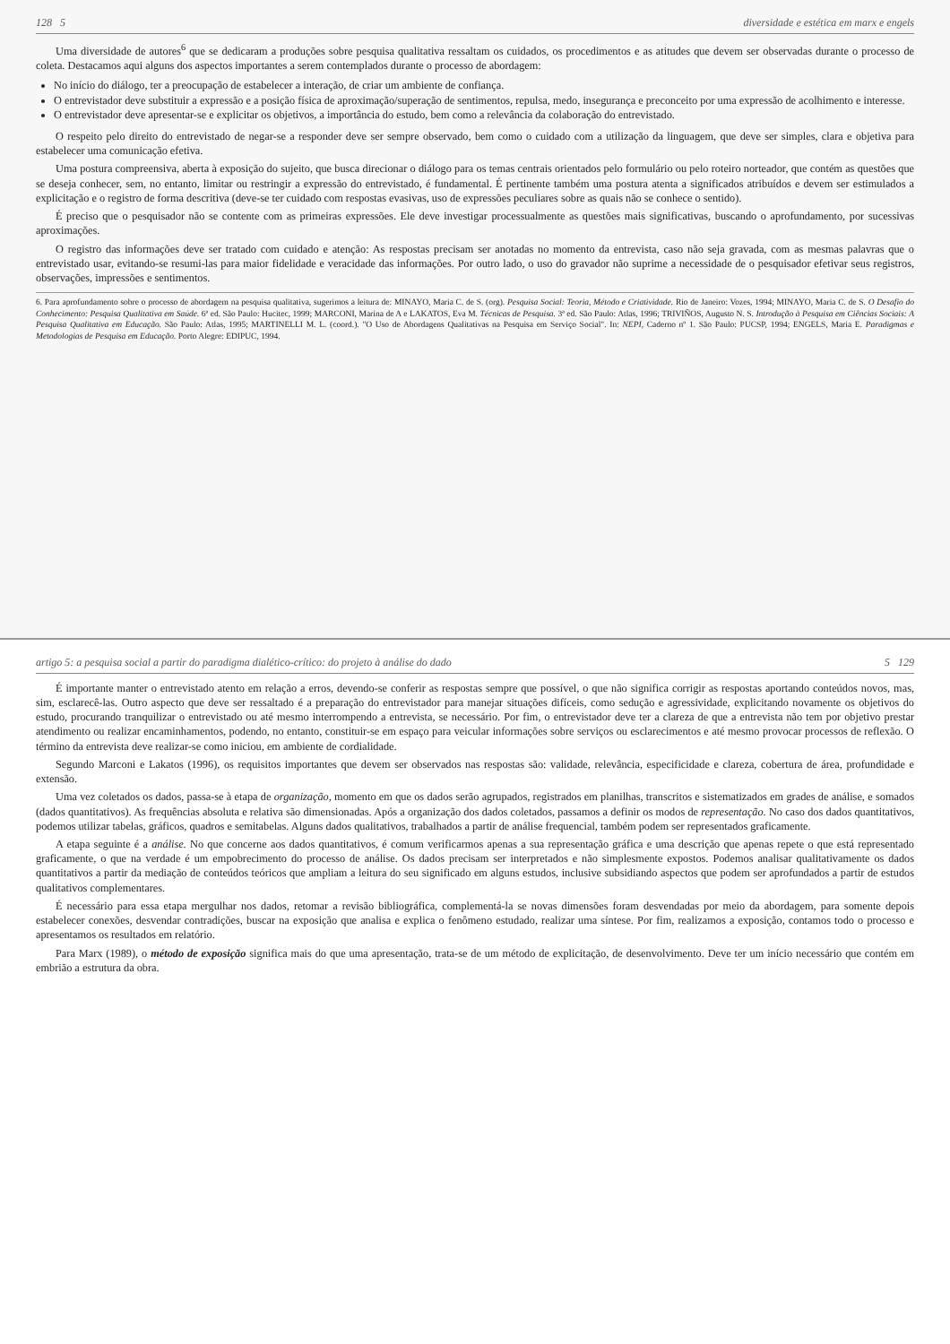128 5 diversidade e estética em marx e engels
Uma diversidade de autores<sup>6</sup> que se dedicaram a produções sobre pesquisa qualitativa ressaltam os cuidados, os procedimentos e as atitudes que devem ser observadas durante o processo de coleta. Destacamos aqui alguns dos aspectos importantes a serem contemplados durante o processo de abordagem:
No início do diálogo, ter a preocupação de estabelecer a interação, de criar um ambiente de confiança.
O entrevistador deve substituir a expressão e a posição física de aproximação/superação de sentimentos, repulsa, medo, insegurança e preconceito por uma expressão de acolhimento e interesse.
O entrevistador deve apresentar-se e explicitar os objetivos, a importância do estudo, bem como a relevância da colaboração do entrevistado.
O respeito pelo direito do entrevistado de negar-se a responder deve ser sempre observado, bem como o cuidado com a utilização da linguagem, que deve ser simples, clara e objetiva para estabelecer uma comunicação efetiva.
Uma postura compreensiva, aberta à exposição do sujeito, que busca direcionar o diálogo para os temas centrais orientados pelo formulário ou pelo roteiro norteador, que contém as questões que se deseja conhecer, sem, no entanto, limitar ou restringir a expressão do entrevistado, é fundamental. É pertinente também uma postura atenta a significados atribuídos e devem ser estimulados a explicitação e o registro de forma descritiva (deve-se ter cuidado com respostas evasivas, uso de expressões peculiares sobre as quais não se conhece o sentido).
É preciso que o pesquisador não se contente com as primeiras expressões. Ele deve investigar processualmente as questões mais significativas, buscando o aprofundamento, por sucessivas aproximações.
O registro das informações deve ser tratado com cuidado e atenção: As respostas precisam ser anotadas no momento da entrevista, caso não seja gravada, com as mesmas palavras que o entrevistado usar, evitando-se resumi-las para maior fidelidade e veracidade das informações. Por outro lado, o uso do gravador não suprime a necessidade de o pesquisador efetivar seus registros, observações, impressões e sentimentos.
6. Para aprofundamento sobre o processo de abordagem na pesquisa qualitativa, sugerimos a leitura de: MINAYO, Maria C. de S. (org). Pesquisa Social: Teoria, Método e Criatividade. Rio de Janeiro: Vozes, 1994; MINAYO, Maria C. de S. O Desafio do Conhecimento: Pesquisa Qualitativa em Saúde. 6ª ed. São Paulo: Hucitec, 1999; MARCONI, Marina de A e LAKATOS, Eva M. Técnicas de Pesquisa. 3ª ed. São Paulo: Atlas, 1996; TRIVIÑOS, Augusto N. S. Introdução à Pesquisa em Ciências Sociais: A Pesquisa Qualitativa em Educação. São Paulo: Atlas, 1995; MARTINELLI M. L. (coord.). "O Uso de Abordagens Qualitativas na Pesquisa em Serviço Social". In: NEPI, Caderno nº 1. São Paulo: PUCSP, 1994; ENGELS, Maria E. Paradigmas e Metodologias de Pesquisa em Educação. Porto Alegre: EDIPUC, 1994.
artigo 5: a pesquisa social a partir do paradigma dialético-crítico: do projeto à análise do dado 5 129
É importante manter o entrevistado atento em relação a erros, devendo-se conferir as respostas sempre que possível, o que não significa corrigir as respostas aportando conteúdos novos, mas, sim, esclarecê-las. Outro aspecto que deve ser ressaltado é a preparação do entrevistador para manejar situações difíceis, como sedução e agressividade, explicitando novamente os objetivos do estudo, procurando tranquilizar o entrevistado ou até mesmo interrompendo a entrevista, se necessário. Por fim, o entrevistador deve ter a clareza de que a entrevista não tem por objetivo prestar atendimento ou realizar encaminhamentos, podendo, no entanto, constituir-se em espaço para veicular informações sobre serviços ou esclarecimentos e até mesmo provocar processos de reflexão. O término da entrevista deve realizar-se como iniciou, em ambiente de cordialidade.
Segundo Marconi e Lakatos (1996), os requisitos importantes que devem ser observados nas respostas são: validade, relevância, especificidade e clareza, cobertura de área, profundidade e extensão.
Uma vez coletados os dados, passa-se à etapa de organização, momento em que os dados serão agrupados, registrados em planilhas, transcritos e sistematizados em grades de análise, e somados (dados quantitativos). As frequências absoluta e relativa são dimensionadas. Após a organização dos dados coletados, passamos a definir os modos de representação. No caso dos dados quantitativos, podemos utilizar tabelas, gráficos, quadros e semitabelas. Alguns dados qualitativos, trabalhados a partir de análise frequencial, também podem ser representados graficamente.
A etapa seguinte é a análise. No que concerne aos dados quantitativos, é comum verificarmos apenas a sua representação gráfica e uma descrição que apenas repete o que está representado graficamente, o que na verdade é um empobrecimento do processo de análise. Os dados precisam ser interpretados e não simplesmente expostos. Podemos analisar qualitativamente os dados quantitativos a partir da mediação de conteúdos teóricos que ampliam a leitura do seu significado em alguns estudos, inclusive subsidiando aspectos que podem ser aprofundados a partir de estudos qualitativos complementares.
É necessário para essa etapa mergulhar nos dados, retomar a revisão bibliográfica, complementá-la se novas dimensões foram desvendadas por meio da abordagem, para somente depois estabelecer conexões, desvendar contradições, buscar na exposição que analisa e explica o fenômeno estudado, realizar uma síntese. Por fim, realizamos a exposição, contamos todo o processo e apresentamos os resultados em relatório.
Para Marx (1989), o método de exposição significa mais do que uma apresentação, trata-se de um método de explicitação, de desenvolvimento. Deve ter um início necessário que contém em embrião a estrutura da obra.